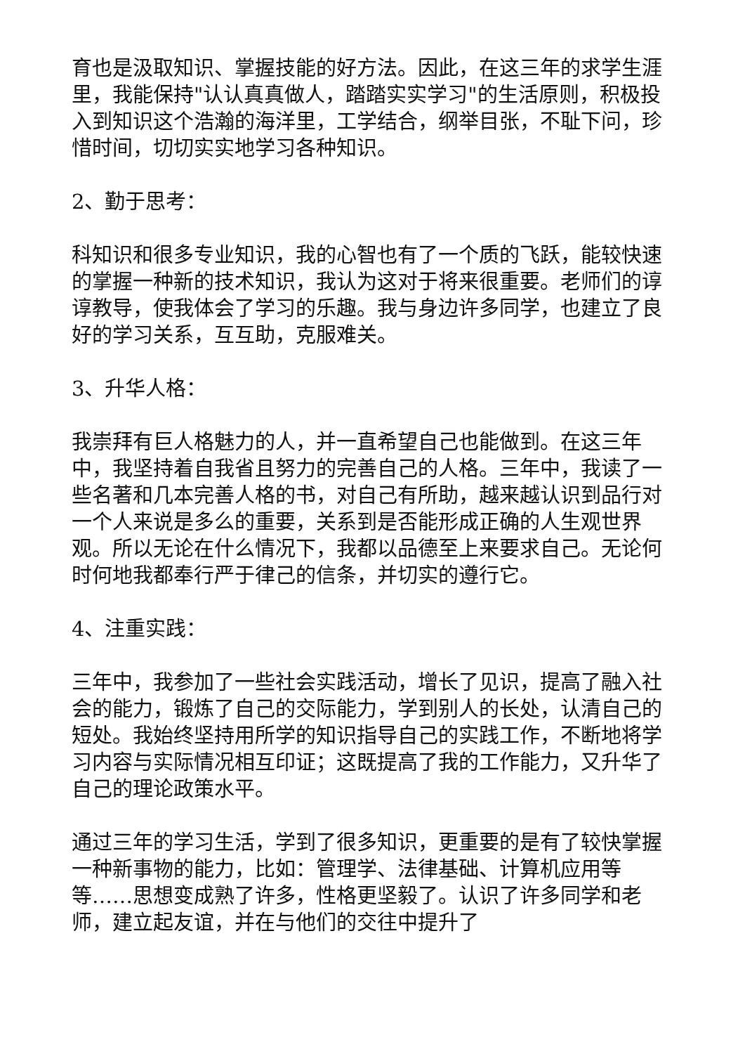育也是汲取知识、掌握技能的好方法。因此，在这三年的求学生涯里，我能保持"认认真真做人，踏踏实实学习"的生活原则，积极投入到知识这个浩瀚的海洋里，工学结合，纲举目张，不耻下问，珍惜时间，切切实实地学习各种知识。
2、勤于思考：
科知识和很多专业知识，我的心智也有了一个质的飞跃，能较快速的掌握一种新的技术知识，我认为这对于将来很重要。老师们的谆谆教导，使我体会了学习的乐趣。我与身边许多同学，也建立了良好的学习关系，互互助，克服难关。
3、升华人格：
我崇拜有巨人格魅力的人，并一直希望自己也能做到。在这三年中，我坚持着自我省且努力的完善自己的人格。三年中，我读了一些名著和几本完善人格的书，对自己有所助，越来越认识到品行对一个人来说是多么的重要，关系到是否能形成正确的人生观世界观。所以无论在什么情况下，我都以品德至上来要求自己。无论何时何地我都奉行严于律己的信条，并切实的遵行它。
4、注重实践：
三年中，我参加了一些社会实践活动，增长了见识，提高了融入社会的能力，锻炼了自己的交际能力，学到别人的长处，认清自己的短处。我始终坚持用所学的知识指导自己的实践工作，不断地将学习内容与实际情况相互印证；这既提高了我的工作能力，又升华了自己的理论政策水平。
通过三年的学习生活，学到了很多知识，更重要的是有了较快掌握一种新事物的能力，比如：管理学、法律基础、计算机应用等等……思想变成熟了许多，性格更坚毅了。认识了许多同学和老师，建立起友谊，并在与他们的交往中提升了